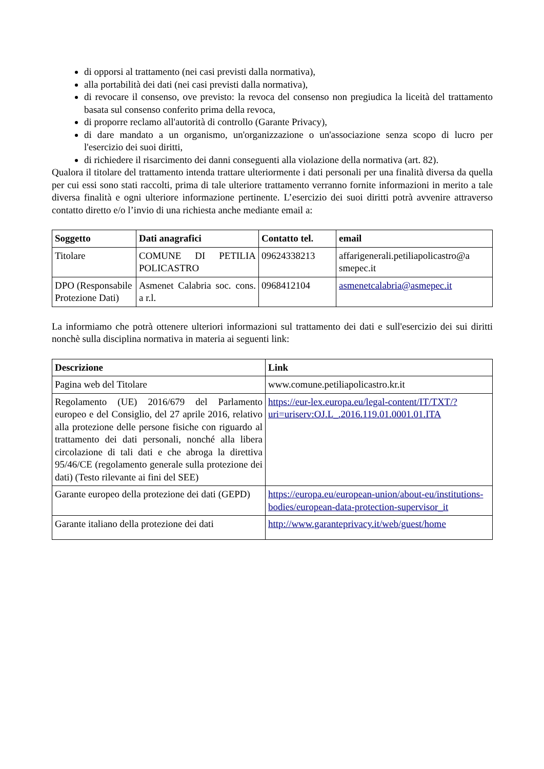di opporsi al trattamento (nei casi previsti dalla normativa),
alla portabilità dei dati (nei casi previsti dalla normativa),
di revocare il consenso, ove previsto: la revoca del consenso non pregiudica la liceità del trattamento basata sul consenso conferito prima della revoca,
di proporre reclamo all'autorità di controllo (Garante Privacy),
di dare mandato a un organismo, un'organizzazione o un'associazione senza scopo di lucro per l'esercizio dei suoi diritti,
di richiedere il risarcimento dei danni conseguenti alla violazione della normativa (art. 82).
Qualora il titolare del trattamento intenda trattare ulteriormente i dati personali per una finalità diversa da quella per cui essi sono stati raccolti, prima di tale ulteriore trattamento verranno fornite informazioni in merito a tale diversa finalità e ogni ulteriore informazione pertinente. L’esercizio dei suoi diritti potrà avvenire attraverso contatto diretto e/o l’invio di una richiesta anche mediante email a:
| Soggetto | Dati anagrafici | Contatto tel. | email |
| --- | --- | --- | --- |
| Titolare | COMUNE DI PETILIA POLICASTRO | 09624338213 | affarigenerali.petiliapolicastro@a smepec.it |
| DPO (Responsabile Protezione Dati) | Asmenet Calabria soc. cons. a r.l. | 0968412104 | asmenetcalabria@asmepec.it |
La informiamo che potrà ottenere ulteriori informazioni sul trattamento dei dati e sull'esercizio dei sui diritti nonchè sulla disciplina normativa in materia ai seguenti link:
| Descrizione | Link |
| --- | --- |
| Pagina web del Titolare | www.comune.petiliapolicastro.kr.it |
| Regolamento (UE) 2016/679 del Parlamento europeo e del Consiglio, del 27 aprile 2016, relativo alla protezione delle persone fisiche con riguardo al trattamento dei dati personali, nonché alla libera circolazione di tali dati e che abroga la direttiva 95/46/CE (regolamento generale sulla protezione dei dati) (Testo rilevante ai fini del SEE) | https://eur-lex.europa.eu/legal-content/IT/TXT/?uri=uriserv:OJ.L_.2016.119.01.0001.01.ITA |
| Garante europeo della protezione dei dati (GEPD) | https://europa.eu/european-union/about-eu/institutions-bodies/european-data-protection-supervisor_it |
| Garante italiano della protezione dei dati | http://www.garanteprivacy.it/web/guest/home |